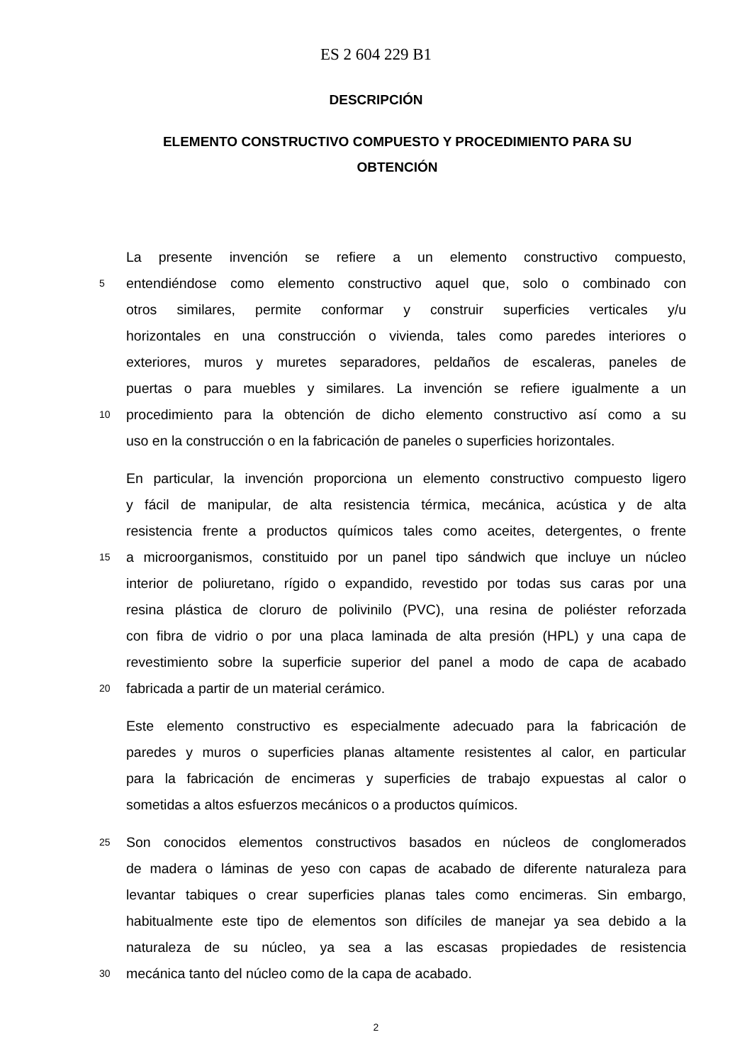ES 2 604 229 B1
DESCRIPCIÓN
ELEMENTO CONSTRUCTIVO COMPUESTO Y PROCEDIMIENTO PARA SU OBTENCIÓN
La presente invención se refiere a un elemento constructivo compuesto,
5
entendiéndose como elemento constructivo aquel que, solo o combinado con
otros similares, permite conformar y construir superficies verticales y/u
horizontales en una construcción o vivienda, tales como paredes interiores o
exteriores, muros y muretes separadores, peldaños de escaleras, paneles de
puertas o para muebles y similares. La invención se refiere igualmente a un
10
procedimiento para la obtención de dicho elemento constructivo así como a su
uso en la construcción o en la fabricación de paneles o superficies horizontales.
En particular, la invención proporciona un elemento constructivo compuesto ligero
y fácil de manipular, de alta resistencia térmica, mecánica, acústica y de alta
resistencia frente a productos químicos tales como aceites, detergentes, o frente
15
a microorganismos, constituido por un panel tipo sándwich que incluye un núcleo
interior de poliuretano, rígido o expandido, revestido por todas sus caras por una
resina plástica de cloruro de polivinilo (PVC), una resina de poliéster reforzada
con fibra de vidrio o por una placa laminada de alta presión (HPL) y una capa de
revestimiento sobre la superficie superior del panel a modo de capa de acabado
20
fabricada a partir de un material cerámico.
Este elemento constructivo es especialmente adecuado para la fabricación de
paredes y muros o superficies planas altamente resistentes al calor, en particular
para la fabricación de encimeras y superficies de trabajo expuestas al calor o
sometidas a altos esfuerzos mecánicos o a productos químicos.
25
Son conocidos elementos constructivos basados en núcleos de conglomerados
de madera o láminas de yeso con capas de acabado de diferente naturaleza para
levantar tabiques o crear superficies planas tales como encimeras. Sin embargo,
habitualmente este tipo de elementos son difíciles de manejar ya sea debido a la
naturaleza de su núcleo, ya sea a las escasas propiedades de resistencia
30
mecánica tanto del núcleo como de la capa de acabado.
2